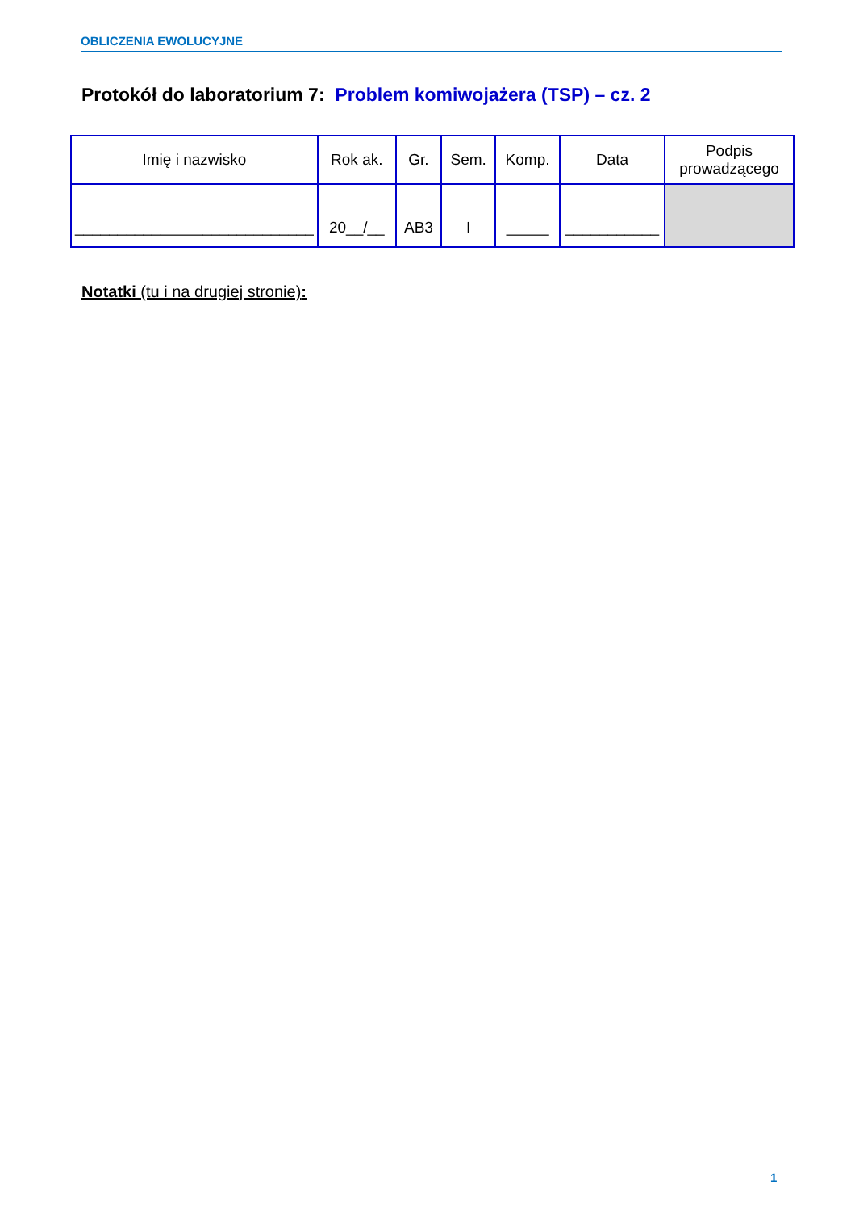OBLICZENIA EWOLUCYJNE
Protokół do laboratorium 7: Problem komiwojażera (TSP) – cz. 2
| Imię i nazwisko | Rok ak. | Gr. | Sem. | Komp. | Data | Podpis prowadzącego |
| --- | --- | --- | --- | --- | --- | --- |
| ____________________________ | 20__/__ | AB3 | I | _____ | ___________ | |
Notatki (tu i na drugiej stronie):
1